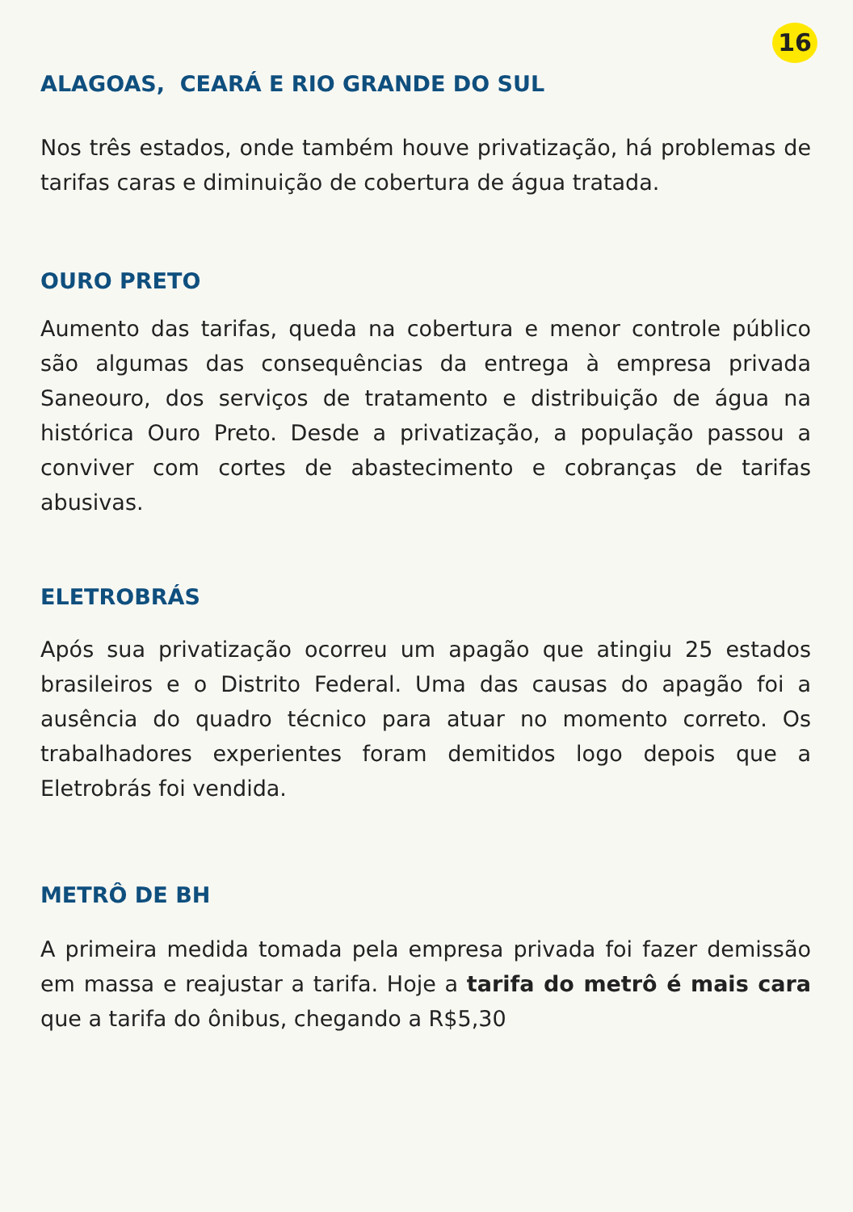16
ALAGOAS, CEARÁ E RIO GRANDE DO SUL
Nos três estados, onde também houve privatização, há problemas de tarifas caras e diminuição de cobertura de água tratada.
OURO PRETO
Aumento das tarifas, queda na cobertura e menor controle público são algumas das consequências da entrega à empresa privada Saneouro, dos serviços de tratamento e distribuição de água na histórica Ouro Preto. Desde a privatização, a população passou a conviver com cortes de abastecimento e cobranças de tarifas abusivas.
ELETROBRÁS
Após sua privatização ocorreu um apagão que atingiu 25 estados brasileiros e o Distrito Federal. Uma das causas do apagão foi a ausência do quadro técnico para atuar no momento correto. Os trabalhadores experientes foram demitidos logo depois que a Eletrobrás foi vendida.
METRÔ DE BH
A primeira medida tomada pela empresa privada foi fazer demissão em massa e reajustar a tarifa. Hoje a tarifa do metrô é mais cara que a tarifa do ônibus, chegando a R$5,30